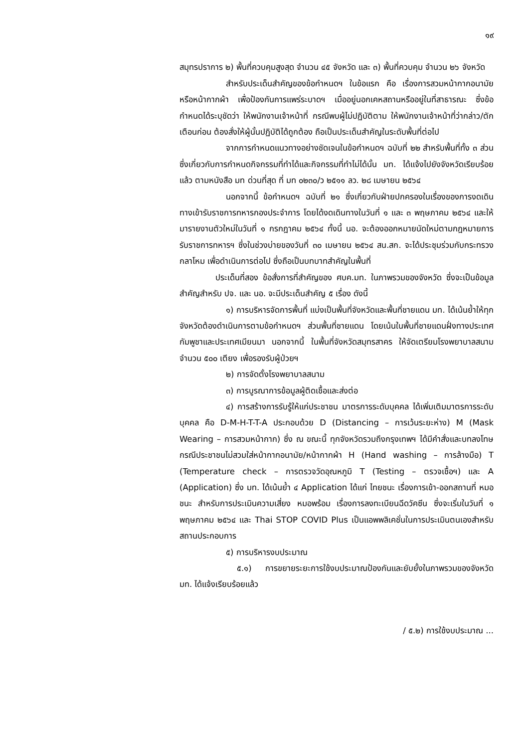๑๙
สมุทรปราการ ๒) พื้นที่ควบคุมสูงสุด จำนวน ๔๕ จังหวัด และ ๓) พื้นที่ควบคุม จำนวน ๒๖ จังหวัด
สำหรับประเด็นสำคัญของข้อกำหนดฯ ในข้อแรก คือ เรื่องการสวมหน้ากากอนามัยหรือหน้ากากผ้า เพื่อป้องกันการแพร่ระบาดฯ เมื่ออยู่นอกเคหสถานหรืออยู่ในที่สาธารณะ ซึ่งข้อกำหนดได้ระบุชัดว่า ให้พนักงานเจ้าหน้าที่ กรณีพบผู้ไม่ปฏิบัติตาม ให้พนักงานเจ้าหน้าที่ว่ากล่าว/ตักเตือนก่อน ต้องสั่งให้ผู้นั้นปฏิบัติได้ถูกต้อง ถือเป็นประเด็นสำคัญในระดับพื้นที่ต่อไป
จากการกำหนดแนวทางอย่างชัดเจนในข้อกำหนดฯ ฉบับที่ ๒๒ สำหรับพื้นที่ทั้ง ๓ ส่วน ซึ่งเกี่ยวกับการกำหนดกิจกรรมที่ทำได้และกิจกรรมที่ทำไม่ได้นั้น มท. ได้แจ้งไปยังจังหวัดเรียบร้อยแล้ว ตามหนังสือ มท ด่วนที่สุด ที่ มท ๐๒๓๐/ว ๒๕๑๑ ลว. ๒๘ เมษายน ๒๕๖๔
นอกจากนี้ ข้อกำหนดฯ ฉบับที่ ๒๑ ซึ่งเกี่ยวกับฝ่ายปกครองในเรื่องของการงดเดินทางเข้ารับราชการทหารกองประจำการ โดยได้งดเดินทางในวันที่ ๑ และ ๓ พฤษภาคม ๒๕๖๔ และให้มารายงานตัวใหม่ในวันที่ ๑ กรกฎาคม ๒๕๖๔ ทั้งนี้ นอ. จะต้องออกหมายนัดใหม่ตามกฎหมายการรับราชการทหารฯ ซึ่งในช่วงบ่ายของวันที่ ๓๐ เมษายน ๒๕๖๔ สน.สก. จะได้ประชุมร่วมกับกระทรวงกลาโหม เพื่อดำเนินการต่อไป ซึ่งถือเป็นบทบาทสำคัญในพื้นที่
ประเด็นที่สอง ข้อสั่งการที่สำคัญของ ศบค.มท. ในภาพรวมของจังหวัด ซึ่งจะเป็นข้อมูลสำคัญสำหรับ ปจ. และ นอ. จะมีประเด็นสำคัญ ๕ เรื่อง ดังนี้
๑) การบริหารจัดการพื้นที่ แบ่งเป็นพื้นที่จังหวัดและพื้นที่ชายแดน มท. ได้เน้นย้ำให้ทุกจังหวัดต้องดำเนินการตามข้อกำหนดฯ ส่วนพื้นที่ชายแดน โดยเน้นในพื้นที่ชายแดนฝั่งทางประเทศกัมพูชาและประเทศเมียนมา นอกจากนี้ ในพื้นที่จังหวัดสมุทรสาคร ให้จัดเตรียมโรงพยาบาลสนาม จำนวน ๕๐๐ เตียง เพื่อรองรับผู้ป่วยฯ
๒) การจัดตั้งโรงพยาบาลสนาม
๓) การบูรณาการข้อมูลผู้ติดเชื้อและส่งต่อ
๔) การสร้างการรับรู้ให้แก่ประชาชน มาตรการระดับบุคคล ได้เพิ่มเติมมาตรการระดับบุคคล คือ D-M-H-T-T-A ประกอบด้วย D (Distancing – การเว้นระยะห่าง) M (Mask Wearing – การสวมหน้ากาก) ซึ่ง ณ ขณะนี้ ทุกจังหวัดรวมถึงกรุงเทพฯ ได้มีคำสั่งและบทลงโทษ กรณีประชาชนไม่สวมใส่หน้ากากอนามัย/หน้ากากผ้า H (Hand washing – การล้างมือ) T (Temperature check – การตรวจวัดอุณหภูมิ T (Testing – ตรวจเชื้อฯ) และ A (Application) ซึ่ง มท. ได้เน้นย้ำ ๔ Application ได้แก่ ไทยชนะ เรื่องการเข้า-ออกสถานที่ หมอชนะ สำหรับการประเมินความเสี่ยง หมอพร้อม เรื่องการลงทะเบียนฉีดวัคซีน ซึ่งจะเริ่มในวันที่ ๑ พฤษภาคม ๒๕๖๔ และ Thai STOP COVID Plus เป็นแอพพลิเคชั่นในการประเมินตนเองสำหรับสถานประกอบการ
๕) การบริหารงบประมาณ
๕.๑) การขยายระยะการใช้งบประมาณป้องกันและยับยั้งในภาพรวมของจังหวัด มท. ได้แจ้งเรียบร้อยแล้ว
/ ๕.๒) การใช้งบประมาณ ...